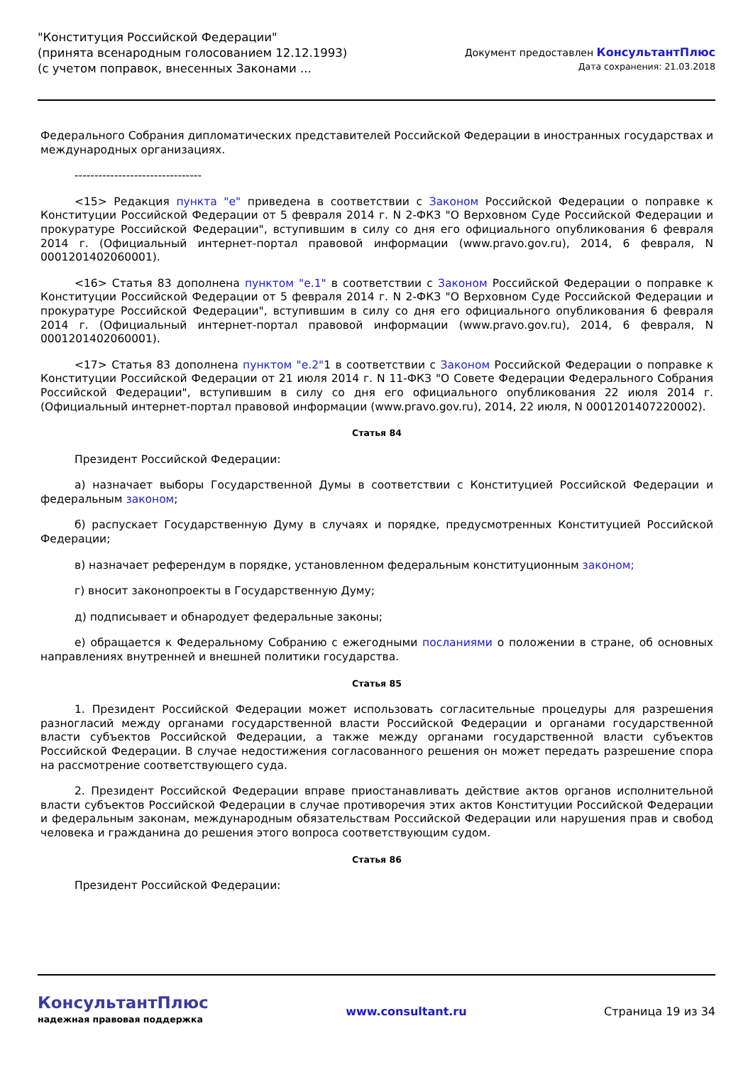"Конституция Российской Федерации"
(принята всенародным голосованием 12.12.1993)
(с учетом поправок, внесенных Законами ...
Документ предоставлен КонсультантПлюс
Дата сохранения: 21.03.2018
Федерального Собрания дипломатических представителей Российской Федерации в иностранных государствах и международных организациях.
--------------------------------
<15> Редакция пункта "е" приведена в соответствии с Законом Российской Федерации о поправке к Конституции Российской Федерации от 5 февраля 2014 г. N 2-ФКЗ "О Верховном Суде Российской Федерации и прокуратуре Российской Федерации", вступившим в силу со дня его официального опубликования 6 февраля 2014 г. (Официальный интернет-портал правовой информации (www.pravo.gov.ru), 2014, 6 февраля, N 0001201402060001).
<16> Статья 83 дополнена пунктом "е.1" в соответствии с Законом Российской Федерации о поправке к Конституции Российской Федерации от 5 февраля 2014 г. N 2-ФКЗ "О Верховном Суде Российской Федерации и прокуратуре Российской Федерации", вступившим в силу со дня его официального опубликования 6 февраля 2014 г. (Официальный интернет-портал правовой информации (www.pravo.gov.ru), 2014, 6 февраля, N 0001201402060001).
<17> Статья 83 дополнена пунктом "е.2"1 в соответствии с Законом Российской Федерации о поправке к Конституции Российской Федерации от 21 июля 2014 г. N 11-ФКЗ "О Совете Федерации Федерального Собрания Российской Федерации", вступившим в силу со дня его официального опубликования 22 июля 2014 г. (Официальный интернет-портал правовой информации (www.pravo.gov.ru), 2014, 22 июля, N 0001201407220002).
Статья 84
Президент Российской Федерации:
а) назначает выборы Государственной Думы в соответствии с Конституцией Российской Федерации и федеральным законом;
б) распускает Государственную Думу в случаях и порядке, предусмотренных Конституцией Российской Федерации;
в) назначает референдум в порядке, установленном федеральным конституционным законом;
г) вносит законопроекты в Государственную Думу;
д) подписывает и обнародует федеральные законы;
е) обращается к Федеральному Собранию с ежегодными посланиями о положении в стране, об основных направлениях внутренней и внешней политики государства.
Статья 85
1. Президент Российской Федерации может использовать согласительные процедуры для разрешения разногласий между органами государственной власти Российской Федерации и органами государственной власти субъектов Российской Федерации, а также между органами государственной власти субъектов Российской Федерации. В случае недостижения согласованного решения он может передать разрешение спора на рассмотрение соответствующего суда.
2. Президент Российской Федерации вправе приостанавливать действие актов органов исполнительной власти субъектов Российской Федерации в случае противоречия этих актов Конституции Российской Федерации и федеральным законам, международным обязательствам Российской Федерации или нарушения прав и свобод человека и гражданина до решения этого вопроса соответствующим судом.
Статья 86
Президент Российской Федерации:
КонсультантПлюс
надежная правовая поддержка
www.consultant.ru Страница 19 из 34